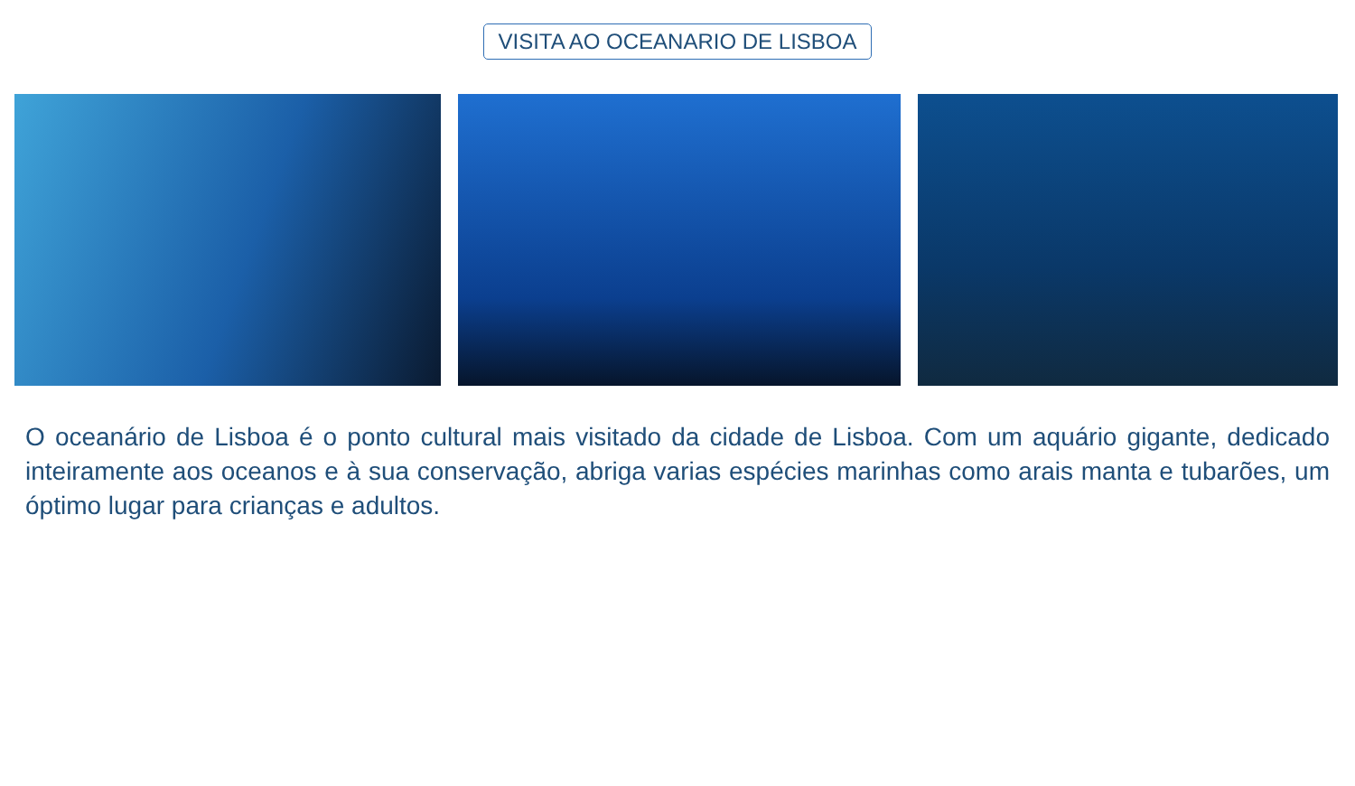VISITA AO OCEANARIO DE LISBOA
O oceanário de Lisboa é o ponto cultural mais visitado da cidade de Lisboa. Com um aquário gigante, dedicado inteiramente aos oceanos e à sua conservação, abriga varias espécies marinhas como arais manta e tubarões, um óptimo lugar para crianças e adultos.